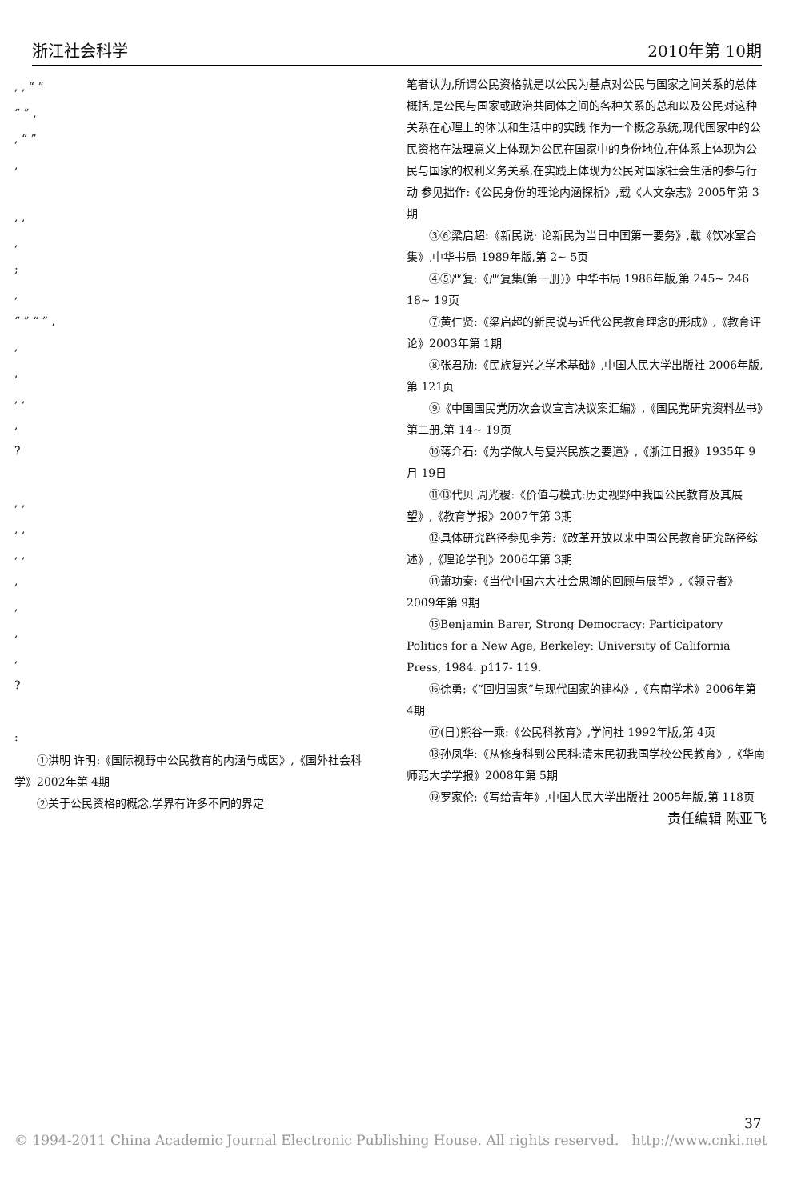浙江社会科学 2010年第 10期
, , “ ”
“ ” ,
, “ ”
,
, ,
,
;
,
“ ” “ ” ,
,
,
, ,
,
?
, ,
, ,
, ,
,
,
,
,
?
:
①洪明 许明:《国际视野中公民教育的内涵与成因》,《国外社会科学》2002年第 4期
②关于公民资格的概念,学界有许多不同的界定
笔者认为,所谓公民资格就是以公民为基点对公民与国家之间关系的总体概括,是公民与国家或政治共同体之间的各种关系的总和以及公民对这种关系在心理上的体认和生活中的实践 作为一个概念系统,现代国家中的公民资格在法理意义上体现为公民在国家中的身份地位,在体系上体现为公民与国家的权利义务关系,在实践上体现为公民对国家社会生活的参与行动 参见拙作:《公民身份的理论内涵探析》,载《人文杂志》2005年第 3期
③⑥梁启超:《新民说· 论新民为当日中国第一要务》,载《饮冰室合集》,中华书局 1989年版,第 2~ 5页
④⑤严复:《严复集(第一册)》中华书局 1986年版,第 245~ 246 18~ 19页
⑦黄仁贤:《梁启超的新民说与近代公民教育理念的形成》,《教育评论》2003年第 1期
⑧张君劢:《民族复兴之学术基础》,中国人民大学出版社 2006年版,第 121页
⑨《中国国民党历次会议宣言决议案汇编》,《国民党研究资料丛书》第二册,第 14~ 19页
⑩蒋介石:《为学做人与复兴民族之要道》,《浙江日报》1935年 9月 19日
⑪⑬代贝 周光稷:《价值与模式:历史视野中我国公民教育及其展望》,《教育学报》2007年第 3期
⑫具体研究路径参见李芳:《改革开放以来中国公民教育研究路径综述》,《理论学刊》2006年第 3期
⑭萧功秦:《当代中国六大社会思潮的回顾与展望》,《领导者》2009年第 9期
⑮Benjamin Barer, Strong Democracy: Participatory Politics for a New Age, Berkeley: University of California Press, 1984. p117- 119.
⑯徐勇:《“回归国家”与现代国家的建构》,《东南学术》2006年第 4期
⑰(日)熊谷一乘:《公民科教育》,学问社 1992年版,第 4页
⑱孙凤华:《从修身科到公民科:清末民初我国学校公民教育》,《华南师范大学学报》2008年第 5期
⑲罗家伦:《写给青年》,中国人民大学出版社 2005年版,第 118页
责任编辑 陈亚飞
37
© 1994-2011 China Academic Journal Electronic Publishing House. All rights reserved. http://www.cnki.net